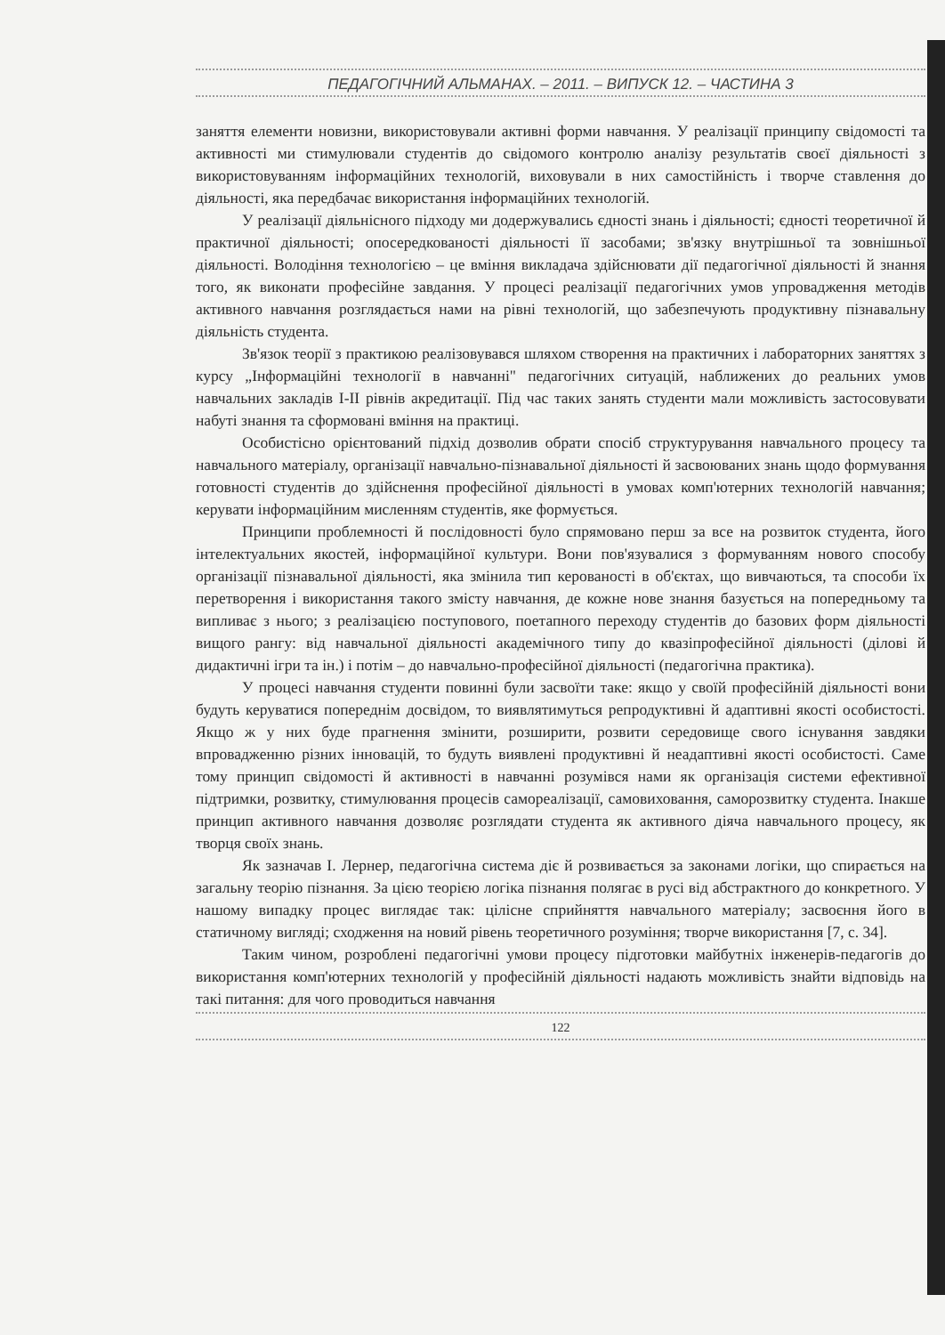ПЕДАГОГІЧНИЙ АЛЬМАНАХ. – 2011. – ВИПУСК 12. – ЧАСТИНА 3
заняття елементи новизни, використовували активні форми навчання. У реалізації принципу свідомості та активності ми стимулювали студентів до свідомого контролю аналізу результатів своєї діяльності з використовуванням інформаційних технологій, виховували в них самостійність і творче ставлення до діяльності, яка передбачає використання інформаційних технологій.
У реалізації діяльнісного підходу ми додержувались єдності знань і діяльності; єдності теоретичної й практичної діяльності; опосередкованості діяльності її засобами; зв'язку внутрішньої та зовнішньої діяльності. Володіння технологією – це вміння викладача здійснювати дії педагогічної діяльності й знання того, як виконати професійне завдання. У процесі реалізації педагогічних умов упровадження методів активного навчання розглядається нами на рівні технологій, що забезпечують продуктивну пізнавальну діяльність студента.
Зв'язок теорії з практикою реалізовувався шляхом створення на практичних і лабораторних заняттях з курсу „Інформаційні технології в навчанні" педагогічних ситуацій, наближених до реальних умов навчальних закладів I-II рівнів акредитації. Під час таких занять студенти мали можливість застосовувати набуті знання та сформовані вміння на практиці.
Особистісно орієнтований підхід дозволив обрати спосіб структурування навчального процесу та навчального матеріалу, організації навчально-пізнавальної діяльності й засвоюваних знань щодо формування готовності студентів до здійснення професійної діяльності в умовах комп'ютерних технологій навчання; керувати інформаційним мисленням студентів, яке формується.
Принципи проблемності й послідовності було спрямовано перш за все на розвиток студента, його інтелектуальних якостей, інформаційної культури. Вони пов'язувалися з формуванням нового способу організації пізнавальної діяльності, яка змінила тип керованості в об'єктах, що вивчаються, та способи їх перетворення і використання такого змісту навчання, де кожне нове знання базується на попередньому та випливає з нього; з реалізацією поступового, поетапного переходу студентів до базових форм діяльності вищого рангу: від навчальної діяльності академічного типу до квазіпрофесійної діяльності (ділові й дидактичні ігри та ін.) і потім – до навчально-професійної діяльності (педагогічна практика).
У процесі навчання студенти повинні були засвоїти таке: якщо у своїй професійній діяльності вони будуть керуватися попереднім досвідом, то виявлятимуться репродуктивні й адаптивні якості особистості. Якщо ж у них буде прагнення змінити, розширити, розвити середовище свого існування завдяки впровадженню різних інновацій, то будуть виявлені продуктивні й неадаптивні якості особистості. Саме тому принцип свідомості й активності в навчанні розумівся нами як організація системи ефективної підтримки, розвитку, стимулювання процесів самореалізації, самовиховання, саморозвитку студента. Інакше принцип активного навчання дозволяє розглядати студента як активного діяча навчального процесу, як творця своїх знань.
Як зазначав І. Лернер, педагогічна система діє й розвивається за законами логіки, що спирається на загальну теорію пізнання. За цією теорією логіка пізнання полягає в русі від абстрактного до конкретного. У нашому випадку процес виглядає так: цілісне сприйняття навчального матеріалу; засвоєння його в статичному вигляді; сходження на новий рівень теоретичного розуміння; творче використання [7, с. 34].
Таким чином, розроблені педагогічні умови процесу підготовки майбутніх інженерів-педагогів до використання комп'ютерних технологій у професійній діяльності надають можливість знайти відповідь на такі питання: для чого проводиться навчання
122